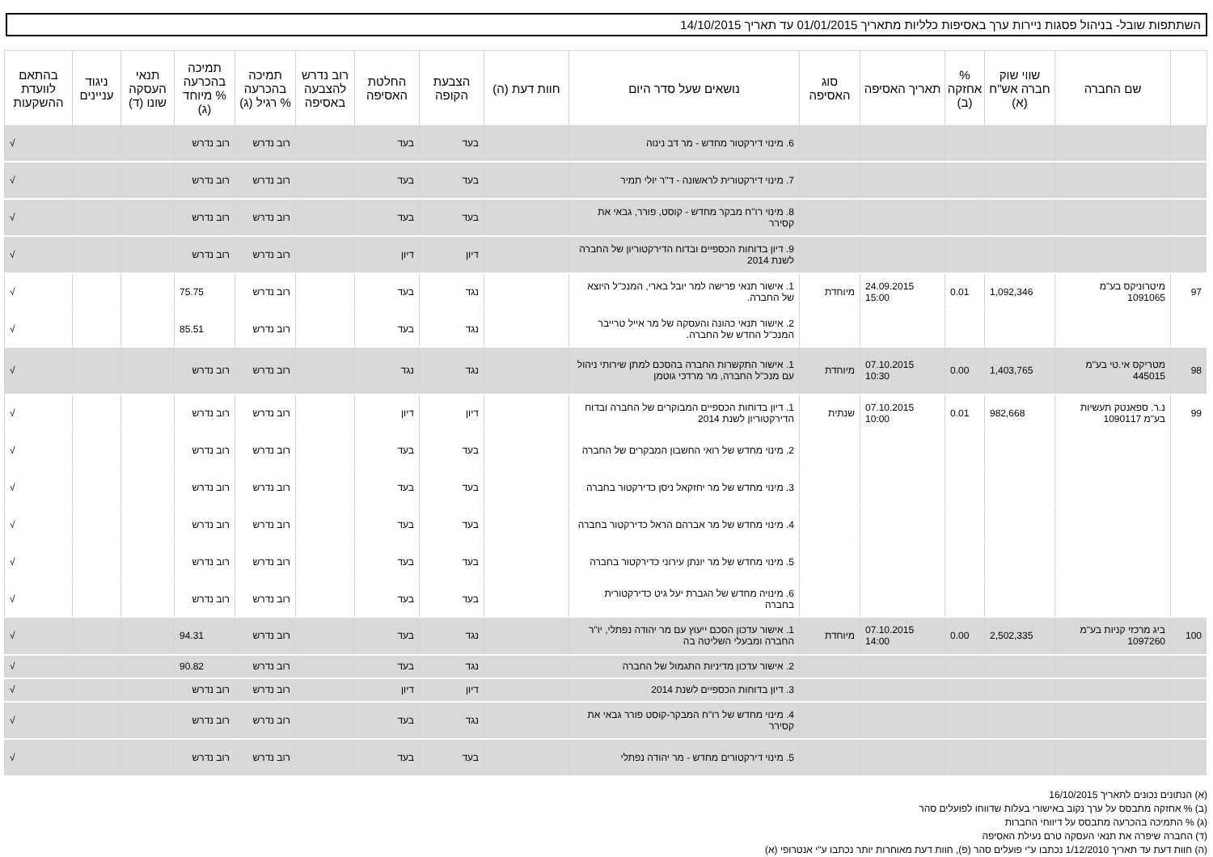השתתפות שובל- בניהול פסגות ניירות ערך באסיפות כלליות מתאריך 01/01/2015 עד תאריך 14/10/2015
| | שם החברה | שווי שוק חברה אש"ח (א) | % אחזקה (ב) | תאריך האסיפה | סוג האסיפה | נושאים שעל סדר היום | חוות דעת (ה) | הצבעת הקופה | החלטת האסיפה | רוב נדרש להצבעה באסיפה | תמיכה בהכרעה % רגיל (ג) | תמיכה בהכרעה % מיוחד (ג) | תנאי העסקה שונו (ד) | ניגוד עניינים | בהתאם לוועדת ההשקעות |
| --- | --- | --- | --- | --- | --- | --- | --- | --- | --- | --- | --- | --- | --- | --- | --- |
| | | | | | | 6. מינוי דירקטור מחדש - מר דב נינוה | | בעד | בעד | | רוב נדרש | רוב נדרש | | | √ |
| | | | | | | 7. מינוי דירקטורית לראשונה - ד"ר יולי תמיר | | בעד | בעד | | רוב נדרש | רוב נדרש | | | √ |
| | | | | | | 8. מינוי רו"ח מבקר מחדש - קוסט, פורר, גבאי את קסירר | | בעד | בעד | | רוב נדרש | רוב נדרש | | | √ |
| | | | | | | 9. דיון בדוחות הכספיים ובדוח הדירקטוריון של החברה לשנת 2014 | | דיון | דיון | | רוב נדרש | רוב נדרש | | | √ |
| 97 | מיטרוניקס בע"מ 1091065 | 1,092,346 | 0.01 | 24.09.2015 15:00 | מיוחדת | 1. אישור תנאי פרישה למר יובל בארי, המנכ"ל היוצא של החברה. | | נגד | בעד | | רוב נדרש | 75.75 | | | √ |
| | | | | | | 2. אישור תנאי כהונה והעסקה של מר אייל טרייבר המנכ"ל החדש של החברה. | | נגד | בעד | | רוב נדרש | 85.51 | | | √ |
| 98 | מטריקס אי.טי בע"מ 445015 | 1,403,765 | 0.00 | 07.10.2015 10:30 | מיוחדת | 1. אישור התקשרות החברה בהסכם למתן שירותי ניהול עם מנכ"ל החברה, מר מרדכי גוטמן | | נגד | נגד | | רוב נדרש | רוב נדרש | | | √ |
| 99 | נ.ר. ספאנטק תעשיות בע"מ 1090117 | 982,668 | 0.01 | 07.10.2015 10:00 | שנתית | 1. דיון בדוחות הכספיים המבוקרים של החברה ובדוח הדירקטוריון לשנת 2014 | | דיון | דיון | | רוב נדרש | רוב נדרש | | | √ |
| | | | | | | 2. מינוי מחדש של רואי החשבון המבקרים של החברה | | בעד | בעד | | רוב נדרש | רוב נדרש | | | √ |
| | | | | | | 3. מינוי מחדש של מר יחזקאל ניסן כדירקטור בחברה | | בעד | בעד | | רוב נדרש | רוב נדרש | | | √ |
| | | | | | | 4. מינוי מחדש של מר אברהם הראל כדירקטור בחברה | | בעד | בעד | | רוב נדרש | רוב נדרש | | | √ |
| | | | | | | 5. מינוי מחדש של מר יונתן עירוני כדירקטור בחברה | | בעד | בעד | | רוב נדרש | רוב נדרש | | | √ |
| | | | | | | 6. מינויה מחדש של הגברת יעל גיט כדירקטורית בחברה | | בעד | בעד | | רוב נדרש | רוב נדרש | | | √ |
| 100 | ביג מרכזי קניות בע"מ 1097260 | 2,502,335 | 0.00 | 07.10.2015 14:00 | מיוחדת | 1. אישור עדכון הסכם ייעוץ עם מר יהודה נפתלי, יו"ר החברה ומבעלי השליטה בה | | נגד | בעד | | רוב נדרש | 94.31 | | | √ |
| | | | | | | 2. אישור עדכון מדיניות התגמול של החברה | | נגד | בעד | | רוב נדרש | 90.82 | | | √ |
| | | | | | | 3. דיון בדוחות הכספיים לשנת 2014 | | דיון | דיון | | רוב נדרש | רוב נדרש | | | √ |
| | | | | | | 4. מינוי מחדש של רו"ח המבקר-קוסט פורר גבאי את קסירר | | נגד | בעד | | רוב נדרש | רוב נדרש | | | √ |
| | | | | | | 5. מינוי דירקטורים מחדש - מר יהודה נפתלי | | בעד | בעד | | רוב נדרש | רוב נדרש | | | √ |
(א) הנתונים נכונים לתאריך 16/10/2015
(ב) % אחזקה מתבסס על ערך נקוב באישורי בעלות שדווחו לפועלים סהר
(ג) % התמיכה בהכרעה מתבסס על דיווחי החברות
(ד) החברה שיפרה את תנאי העסקה טרם נעילת האסיפה
(ה) חוות דעת עד תאריך 1/12/2010 נכתבו ע"י פועלים סהר (פ), חוות דעת מאוחרות יותר נכתבו ע"י אנטרופי (א)